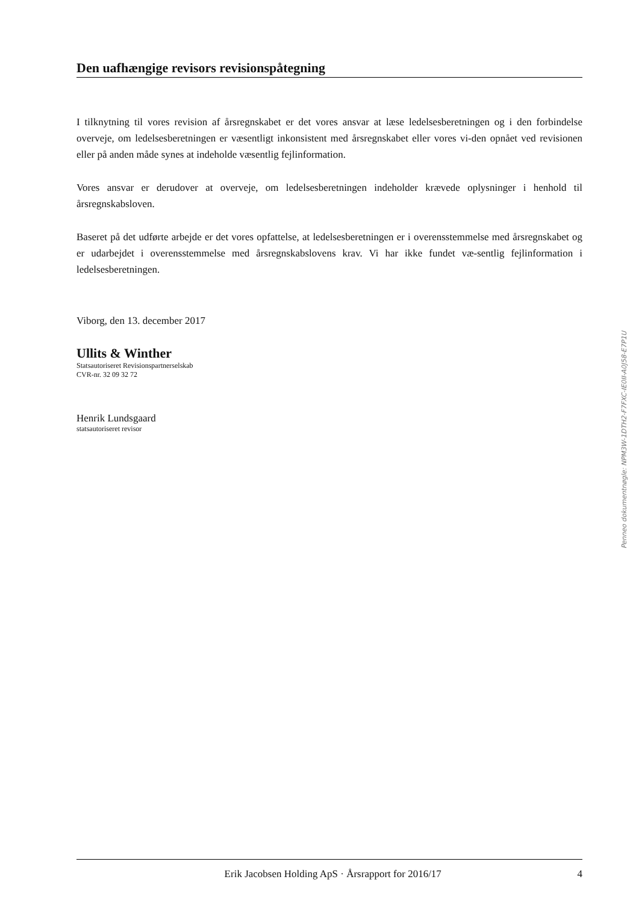Den uafhængige revisors revisionspåtegning
I tilknytning til vores revision af årsregnskabet er det vores ansvar at læse ledelsesberetningen og i den forbindelse overveje, om ledelsesberetningen er væsentligt inkonsistent med årsregnskabet eller vores vi-den opnået ved revisionen eller på anden måde synes at indeholde væsentlig fejlinformation.
Vores ansvar er derudover at overveje, om ledelsesberetningen indeholder krævede oplysninger i henhold til årsregnskabsloven.
Baseret på det udførte arbejde er det vores opfattelse, at ledelsesberetningen er i overensstemmelse med årsregnskabet og er udarbejdet i overensstemmelse med årsregnskabslovens krav. Vi har ikke fundet væ-sentlig fejlinformation i ledelsesberetningen.
Viborg, den 13. december 2017
Ullits & Winther
Statsautoriseret Revisionspartnerselskab
CVR-nr. 32 09 32 72
Henrik Lundsgaard
statsautoriseret revisor
Penneo dokumentnøgle: NPM3W-1DTH2-F7FXC-IE0II-A0J58-E7P1U
Erik Jacobsen Holding ApS · Årsrapport for 2016/17
4